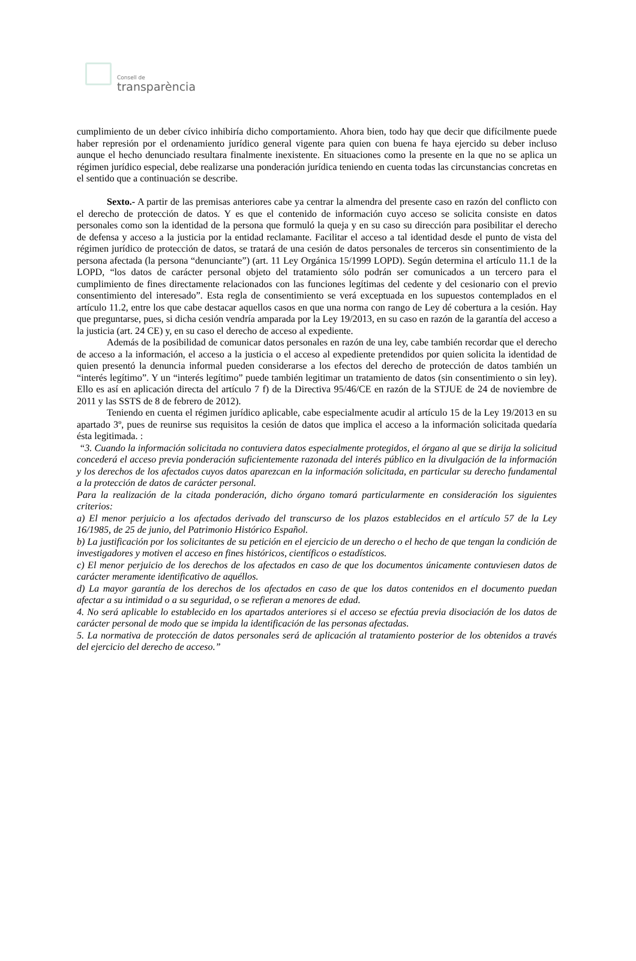Consell de
transparència
cumplimiento de un deber cívico inhibiría dicho comportamiento. Ahora bien, todo hay que decir que difícilmente puede haber represión por el ordenamiento jurídico general vigente para quien con buena fe haya ejercido su deber incluso aunque el hecho denunciado resultara finalmente inexistente. En situaciones como la presente en la que no se aplica un régimen jurídico especial, debe realizarse una ponderación jurídica teniendo en cuenta todas las circunstancias concretas en el sentido que a continuación se describe.
Sexto.- A partir de las premisas anteriores cabe ya centrar la almendra del presente caso en razón del conflicto con el derecho de protección de datos. Y es que el contenido de información cuyo acceso se solicita consiste en datos personales como son la identidad de la persona que formuló la queja y en su caso su dirección para posibilitar el derecho de defensa y acceso a la justicia por la entidad reclamante. Facilitar el acceso a tal identidad desde el punto de vista del régimen jurídico de protección de datos, se tratará de una cesión de datos personales de terceros sin consentimiento de la persona afectada (la persona “denunciante”) (art. 11 Ley Orgánica 15/1999 LOPD). Según determina el artículo 11.1 de la LOPD, “los datos de carácter personal objeto del tratamiento sólo podrán ser comunicados a un tercero para el cumplimiento de fines directamente relacionados con las funciones legítimas del cedente y del cesionario con el previo consentimiento del interesado”. Esta regla de consentimiento se verá exceptuada en los supuestos contemplados en el artículo 11.2, entre los que cabe destacar aquellos casos en que una norma con rango de Ley dé cobertura a la cesión. Hay que preguntarse, pues, si dicha cesión vendría amparada por la Ley 19/2013, en su caso en razón de la garantía del acceso a la justicia (art. 24 CE) y, en su caso el derecho de acceso al expediente.
Además de la posibilidad de comunicar datos personales en razón de una ley, cabe también recordar que el derecho de acceso a la información, el acceso a la justicia o el acceso al expediente pretendidos por quien solicita la identidad de quien presentó la denuncia informal pueden considerarse a los efectos del derecho de protección de datos también un “interés legítimo”. Y un “interés legítimo” puede también legitimar un tratamiento de datos (sin consentimiento o sin ley). Ello es así en aplicación directa del artículo 7 f) de la Directiva 95/46/CE en razón de la STJUE de 24 de noviembre de 2011 y las SSTS de 8 de febrero de 2012).
Teniendo en cuenta el régimen jurídico aplicable, cabe especialmente acudir al artículo 15 de la Ley 19/2013 en su apartado 3º, pues de reunirse sus requisitos la cesión de datos que implica el acceso a la información solicitada quedaría ésta legitimada. :
“3. Cuando la información solicitada no contuviera datos especialmente protegidos, el órgano al que se dirija la solicitud concederá el acceso previa ponderación suficientemente razonada del interés público en la divulgación de la información y los derechos de los afectados cuyos datos aparezcan en la información solicitada, en particular su derecho fundamental a la protección de datos de carácter personal.
Para la realización de la citada ponderación, dicho órgano tomará particularmente en consideración los siguientes criterios:
a) El menor perjuicio a los afectados derivado del transcurso de los plazos establecidos en el artículo 57 de la Ley 16/1985, de 25 de junio, del Patrimonio Histórico Español.
b) La justificación por los solicitantes de su petición en el ejercicio de un derecho o el hecho de que tengan la condición de investigadores y motiven el acceso en fines históricos, científicos o estadísticos.
c) El menor perjuicio de los derechos de los afectados en caso de que los documentos únicamente contuviesen datos de carácter meramente identificativo de aquéllos.
d) La mayor garantía de los derechos de los afectados en caso de que los datos contenidos en el documento puedan afectar a su intimidad o a su seguridad, o se refieran a menores de edad.
4. No será aplicable lo establecido en los apartados anteriores si el acceso se efectúa previa disociación de los datos de carácter personal de modo que se impida la identificación de las personas afectadas.
5. La normativa de protección de datos personales será de aplicación al tratamiento posterior de los obtenidos a través del ejercicio del derecho de acceso.”